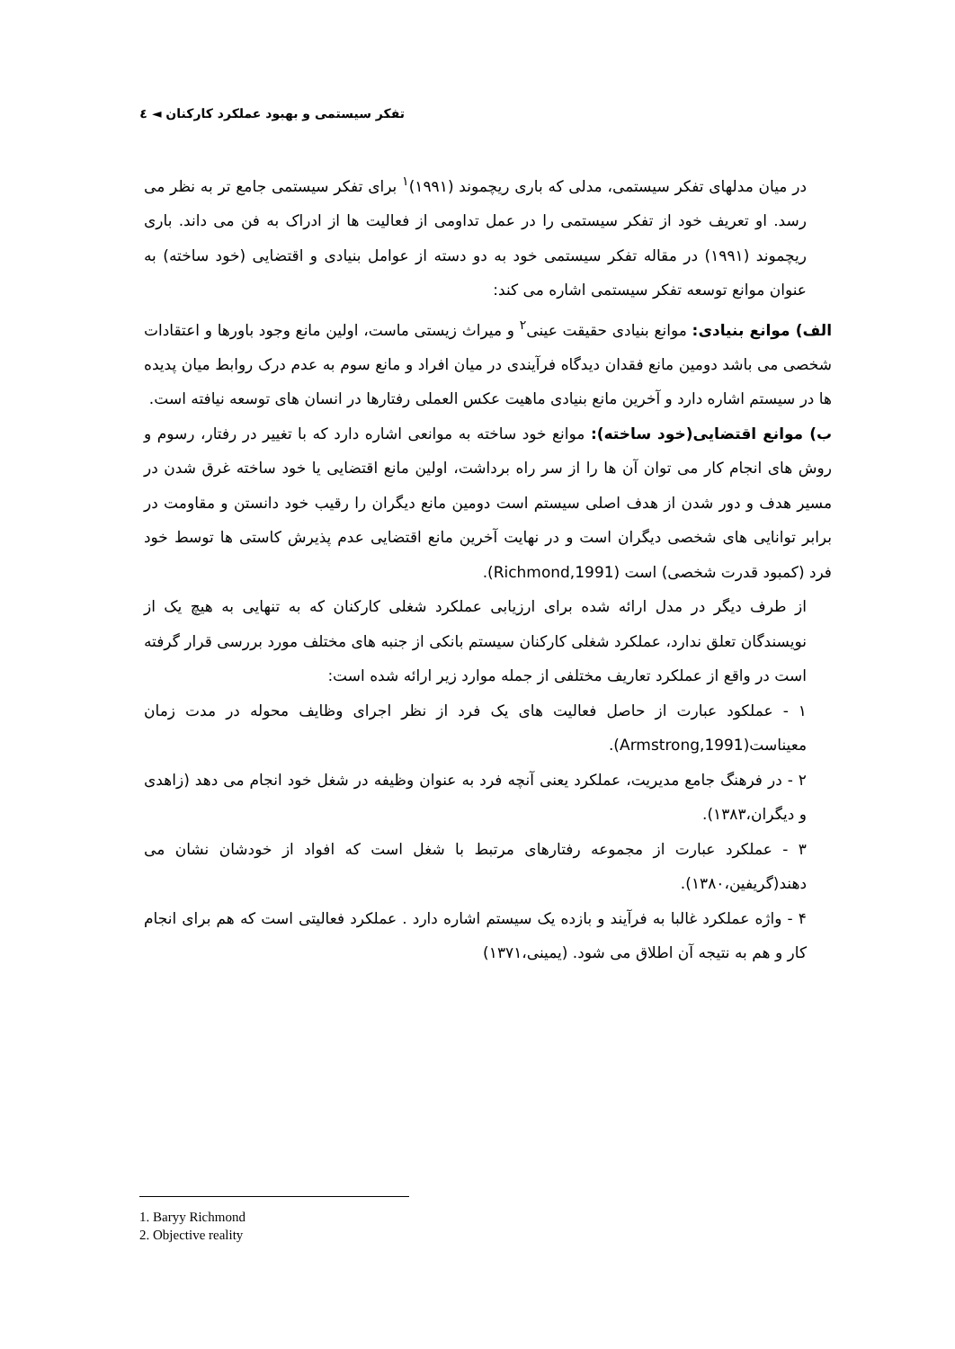تفکر سیستمی و بهبود عملکرد کارکنان ◄ ٤
در میان مدلهای تفکر سیستمی، مدلی که باری ریچموند (۱۹۹۱)<sup>۱</sup> برای تفکر سیستمی جامع تر به نظر می رسد. او تعریف خود از تفکر سیستمی را در عمل تداومی از فعالیت ها از ادراک به فن می داند. باری ریچموند (۱۹۹۱) در مقاله تفکر سیستمی خود به دو دسته از عوامل بنیادی و اقتضایی (خود ساخته) به عنوان موانع توسعه تفکر سیستمی اشاره می کند:
الف) موانع بنیادی: موانع بنیادی حقیقت عینی<sup>۲</sup> و میراث زیستی ماست، اولین مانع وجود باورها و اعتقادات شخصی می باشد دومین مانع فقدان دیدگاه فرآیندی در میان افراد و مانع سوم به عدم درک روابط میان پدیده ها در سیستم اشاره دارد و آخرین مانع بنیادی ماهیت عکس العملی رفتارها در انسان های توسعه نیافته است.
ب) موانع اقتضایی(خود ساخته): موانع خود ساخته به موانعی اشاره دارد که با تغییر در رفتار، رسوم و روش های انجام کار می توان آن ها را از سر راه برداشت، اولین مانع اقتضایی یا خود ساخته غرق شدن در مسیر هدف و دور شدن از هدف اصلی سیستم است دومین مانع دیگران را رقیب خود دانستن و مقاومت در برابر توانایی های شخصی دیگران است و در نهایت آخرین مانع اقتضایی عدم پذیرش کاستی ها توسط خود فرد (کمبود قدرت شخصی) است (Richmond,1991).
از طرف دیگر در مدل ارائه شده برای ارزیابی عملکرد شغلی کارکنان که به تنهایی به هیچ یک از نویسندگان تعلق ندارد، عملکرد شغلی کارکنان سیستم بانکی از جنبه های مختلف مورد بررسی قرار گرفته است در واقع از عملکرد تعاریف مختلفی از جمله موارد زیر ارائه شده است:
۱ - عملکود عبارت از حاصل فعالیت های یک فرد از نظر اجرای وظایف محوله در مدت زمان معیناست(Armstrong,1991).
۲ - در فرهنگ جامع مدیریت، عملکرد یعنی آنچه فرد به عنوان وظیفه در شغل خود انجام می دهد (زاهدی و دیگران،۱۳۸۳).
۳ - عملکرد عبارت از مجموعه رفتارهای مرتبط با شغل است که افواد از خودشان نشان می دهند(گریفین،۱۳۸۰).
۴ - واژه عملکرد غالبا به فرآیند و بازده یک سیستم اشاره دارد . عملکرد فعالیتی است که هم برای انجام کار و هم به نتیجه آن اطلاق می شود. (یمینی،۱۳۷۱)
1. Baryy Richmond
2. Objective reality